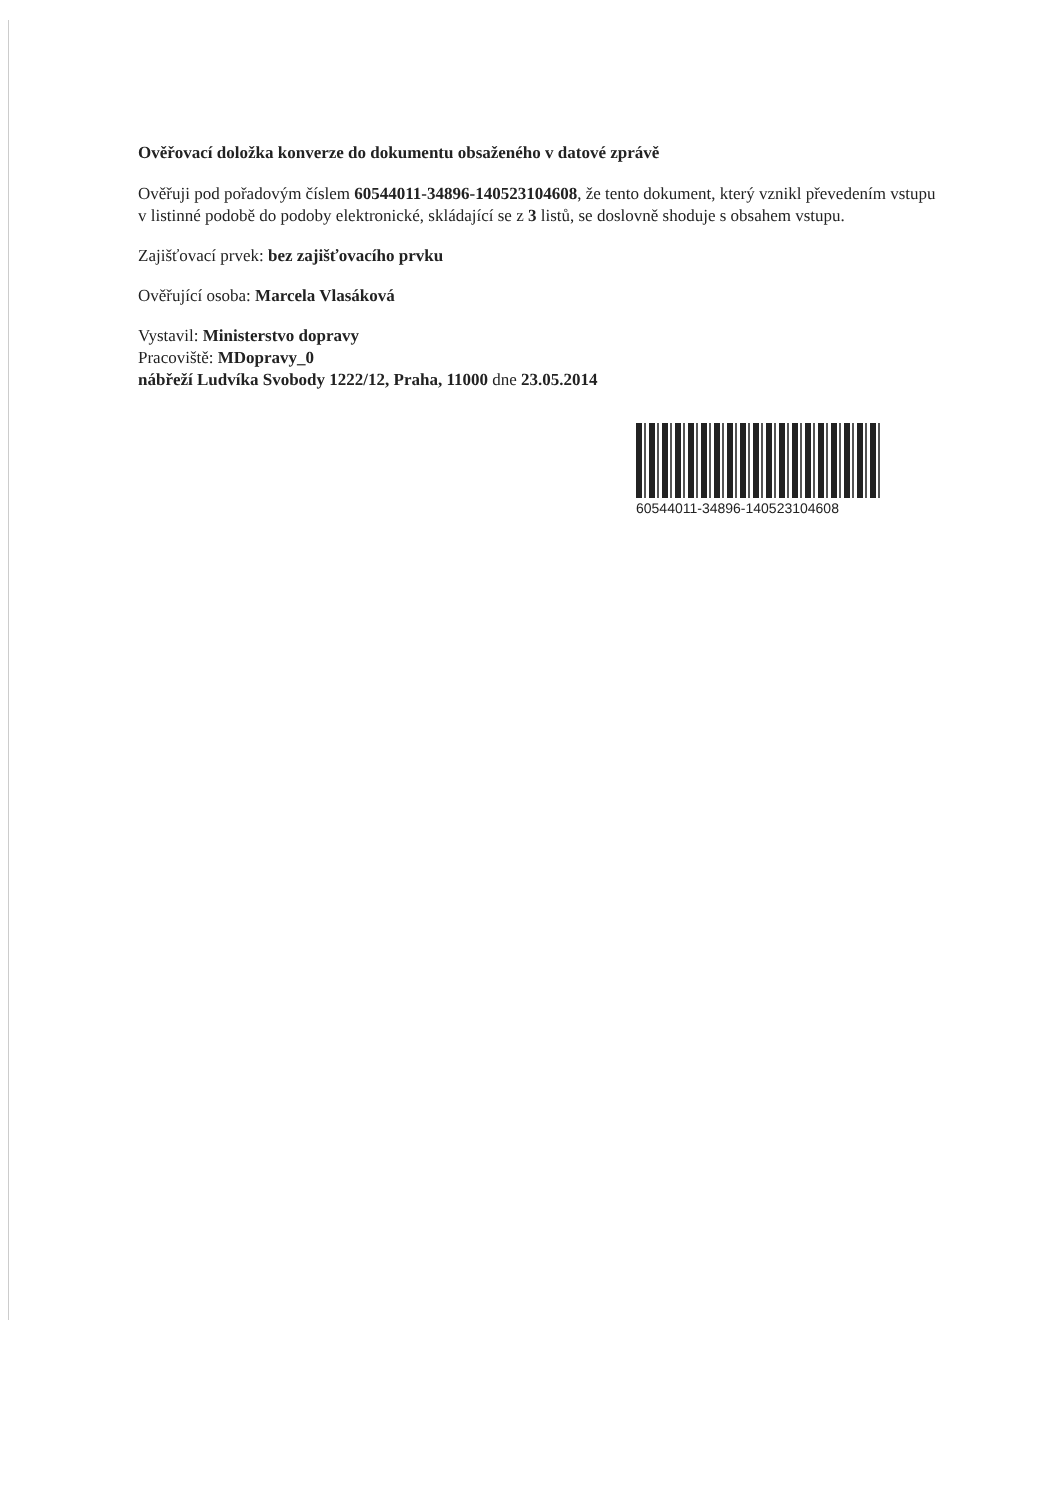Ověřovací doložka konverze do dokumentu obsaženého v datové zprávě
Ověřuji pod pořadovým číslem 60544011-34896-140523104608, že tento dokument, který vznikl převedením vstupu v listinné podobě do podoby elektronické, skládající se z 3 listů, se doslovně shoduje s obsahem vstupu.
Zajišťovací prvek: bez zajišťovacího prvku
Ověřující osoba: Marcela Vlasáková
Vystavil: Ministerstvo dopravy
Pracoviště: MDopravy_0
nábřeží Ludvíka Svobody 1222/12, Praha, 11000 dne 23.05.2014
60544011-34896-140523104608